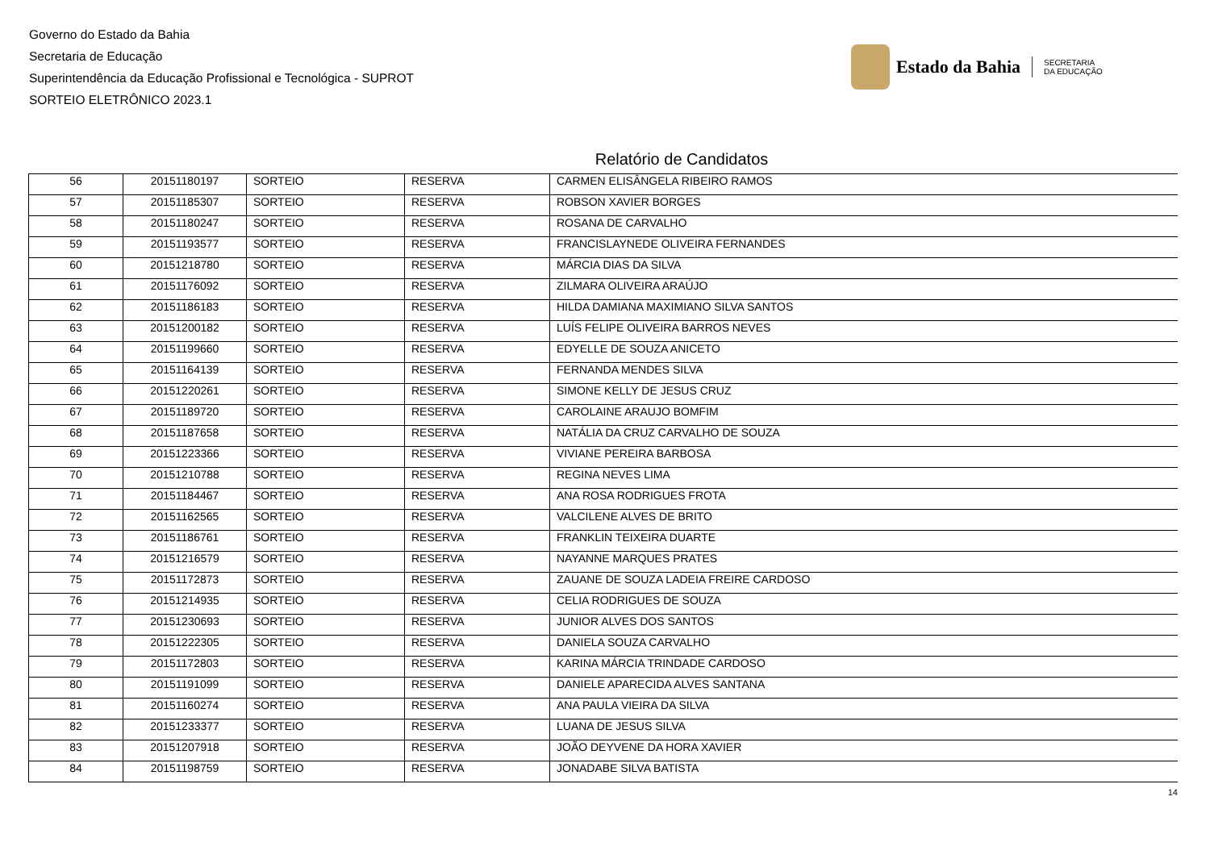Governo do Estado da Bahia
Secretaria de Educação
Superintendência da Educação Profissional e Tecnológica - SUPROT
SORTEIO ELETRÔNICO 2023.1
Estado da Bahia SECRETARIA
DA EDUCAÇÃO
Relatório de Candidatos
| 56 | 20151180197 | SORTEIO | RESERVA | CARMEN ELISÂNGELA RIBEIRO RAMOS |
| 57 | 20151185307 | SORTEIO | RESERVA | ROBSON XAVIER BORGES |
| 58 | 20151180247 | SORTEIO | RESERVA | ROSANA DE CARVALHO |
| 59 | 20151193577 | SORTEIO | RESERVA | FRANCISLAYNEDE OLIVEIRA FERNANDES |
| 60 | 20151218780 | SORTEIO | RESERVA | MÁRCIA DIAS DA SILVA |
| 61 | 20151176092 | SORTEIO | RESERVA | ZILMARA OLIVEIRA ARAÚJO |
| 62 | 20151186183 | SORTEIO | RESERVA | HILDA DAMIANA MAXIMIANO SILVA SANTOS |
| 63 | 20151200182 | SORTEIO | RESERVA | LUÍS FELIPE OLIVEIRA BARROS NEVES |
| 64 | 20151199660 | SORTEIO | RESERVA | EDYELLE DE SOUZA ANICETO |
| 65 | 20151164139 | SORTEIO | RESERVA | FERNANDA MENDES SILVA |
| 66 | 20151220261 | SORTEIO | RESERVA | SIMONE KELLY DE JESUS CRUZ |
| 67 | 20151189720 | SORTEIO | RESERVA | CAROLAINE ARAUJO BOMFIM |
| 68 | 20151187658 | SORTEIO | RESERVA | NATÁLIA DA CRUZ CARVALHO DE SOUZA |
| 69 | 20151223366 | SORTEIO | RESERVA | VIVIANE PEREIRA BARBOSA |
| 70 | 20151210788 | SORTEIO | RESERVA | REGINA NEVES LIMA |
| 71 | 20151184467 | SORTEIO | RESERVA | ANA ROSA RODRIGUES FROTA |
| 72 | 20151162565 | SORTEIO | RESERVA | VALCILENE ALVES DE BRITO |
| 73 | 20151186761 | SORTEIO | RESERVA | FRANKLIN TEIXEIRA DUARTE |
| 74 | 20151216579 | SORTEIO | RESERVA | NAYANNE MARQUES PRATES |
| 75 | 20151172873 | SORTEIO | RESERVA | ZAUANE DE SOUZA LADEIA FREIRE CARDOSO |
| 76 | 20151214935 | SORTEIO | RESERVA | CELIA RODRIGUES DE SOUZA |
| 77 | 20151230693 | SORTEIO | RESERVA | JUNIOR ALVES DOS SANTOS |
| 78 | 20151222305 | SORTEIO | RESERVA | DANIELA SOUZA CARVALHO |
| 79 | 20151172803 | SORTEIO | RESERVA | KARINA MÁRCIA TRINDADE CARDOSO |
| 80 | 20151191099 | SORTEIO | RESERVA | DANIELE APARECIDA ALVES SANTANA |
| 81 | 20151160274 | SORTEIO | RESERVA | ANA PAULA VIEIRA DA SILVA |
| 82 | 20151233377 | SORTEIO | RESERVA | LUANA DE JESUS SILVA |
| 83 | 20151207918 | SORTEIO | RESERVA | JOÃO DEYVENE DA HORA XAVIER |
| 84 | 20151198759 | SORTEIO | RESERVA | JONADABE SILVA BATISTA |
14